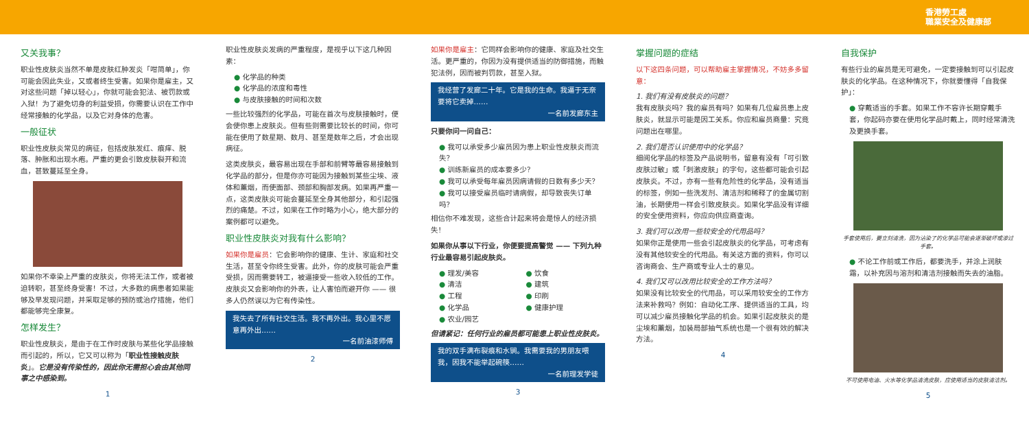香港勞工處
職業安全及健康部
又关我事？
职业性皮肤炎当然不单是皮肤红肿发炎「咁简单」，你可能会因此失业，又或者终生受害。如果你是雇主，又对这些问题「掉以轻心」，你就可能会犯法、被罚款或入狱！为了避免切身的利益受损，你需要认识在工作中经常接触的化学品，以及它对身体的危害。
一般征状
职业性皮肤炎常见的病征，包括皮肤发红、痕痒、脱落、肿胀和出现水疱。严重的更会引致皮肤裂开和流血，甚致蔓延至全身。
如果你不幸染上严重的皮肤炎，你将无法工作，或者被迫转职，甚至终身受害！不过，大多数的病患者如果能够及早发现问题，并采取足够的预防或治疗措施，他们都能够完全康复。
怎样发生？
职业性皮肤炎，是由于在工作时皮肤与某些化学品接触而引起的，所以，它又可以称为「职业性接触皮肤炎」。它是没有传染性的，因此你无需担心会由其他同事之中感染到。
1
职业性皮肤炎发病的严重程度，是视乎以下这几种因素：
化学品的种类
化学品的浓度和毒性
与皮肤接触的时间和次数
一些比较强烈的化学品，可能在首次与皮肤接触时，便会使你患上皮肤炎。但有些则需要比较长的时间，你可能在使用了数星期、数月、甚至是数年之后，才会出现病征。
这类皮肤炎，最容易出现在手部和前臂等最容易接触到化学品的部分，但是你亦可能因为接触到某些尘埃、液体和薰烟，而使面部、颈部和胸部发病。如果再严重一点，这类皮肤炎可能会蔓延至全身其他部分，和引起强烈的痛楚。不过，如果在工作时略为小心，绝大部分的案例都可以避免。
职业性皮肤炎对我有什么影响？
如果你是雇员：它会影响你的健康、生计、家庭和社交生活，甚至令你终生受害。此外，你的皮肤可能会严重受损，因而需要转工，被逼接受一些收入较低的工作。皮肤炎又会影响你的外表，让人害怕而避开你 —— 很多人仍然误以为它有传染性。
我失去了所有社交生活。我不再外出。我心里不愿意再外出……
一名前油漆师傅
2
如果你是雇主：它同样会影响你的健康、家庭及社交生活。更严重的，你因为没有提供适当的防御措施，而触犯法例，因而被判罚款，甚至入狱。
我经营了发廊二十年。它是我的生命。我逼于无奈要将它卖掉……
一名前发廊东主
只要你问一问自己：
我可以承受多少雇员因为患上职业性皮肤炎而流失？
训练新雇员的成本要多少？
我可以承受每年雇员因病请假的日数有多少天？
我可以接受雇员临时请病假，却导致丧失订单吗？
相信你不难发现，这些合计起来将会是惊人的经济损失！
如果你从事以下行业，你便要提高警觉 —— 下列九种行业最容易引起皮肤炎。
理发/美容
清洁
工程
化学品
农业/园艺
饮食
建筑
印刷
健康护理
但请紧记：任何行业的雇员都可能患上职业性皮肤炎。
我的双手满布裂痕和水锏。我需要我的男朋友喂我，因我不能举起碗筷……
一名前理发学徒
3
掌握问题的症结
以下这四条问题，可以帮助雇主掌握情况，不妨多多留意：
1. 我们有没有皮肤炎的问题？
我有皮肤炎吗？我的雇员有吗？如果有几位雇员患上皮肤炎，就显示可能是因工关系。你应和雇员商量：究竟问题出在哪里。
2. 我们是否认识使用中的化学品？
细阅化学品的标签及产品说明书，留意有没有「可引致皮肤过敏」或「刺激皮肤」的字句，这些都可能会引起皮肤炎。不过，亦有一些有危险性的化学品，没有适当的标签，例如一些洗发剂、清洁剂和稀释了的金属切割油，长期使用一样会引致皮肤炎。如果化学品没有详细的安全使用资料，你应向供应商查询。
3. 我们可以改用一些较安全的代用品吗？
如果你正是使用一些会引起皮肤炎的化学品，可考虑有没有其他较安全的代用品。有关这方面的资料，你可以咨询商会、生产商或专业人士的意见。
4. 我们又可以改用比较安全的工作方法吗？
如果没有比较安全的代用品，可以采用较安全的工作方法来补救吗？例如：自动化工序、提供适当的工具，均可以减少雇员接触化学品的机会。如果引起皮肤炎的是尘埃和薰烟，加装局部抽气系统也是一个很有效的解决方法。
4
自我保护
有些行业的雇员是无可避免，一定要接触到可以引起皮肤炎的化学品。在这种情况下，你就要懂得「自我保护」：
穿戴适当的手套。如果工作不容许长期穿戴手套，你起码亦要在使用化学品时戴上，同时经常清洗及更换手套。
手套使用后，要立刻清洗，因为沾染了的化学品可能会逐渐破坏或渗过手套。
不论工作前或工作后，都要洗手，并涂上润肤霜，以补充因与溶剂和清洁剂接触而失去的油脂。
不可使用电油、火水等化学品清洗皮肤，应使用适当的皮肤清洁剂。
5